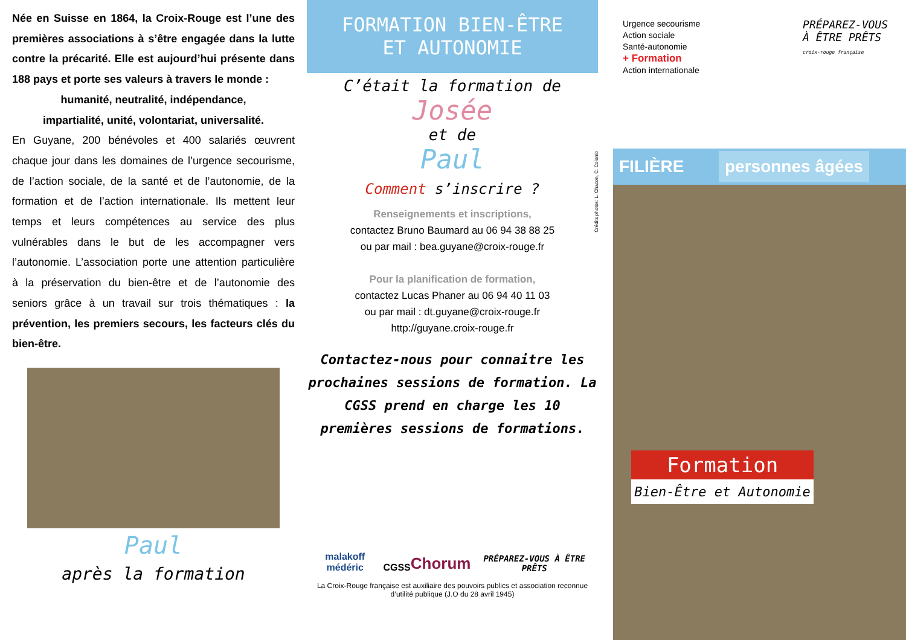Née en Suisse en 1864, la Croix-Rouge est l’une des premières associations à s’être engagée dans la lutte contre la précarité. Elle est aujourd’hui présente dans 188 pays et porte ses valeurs à travers le monde :
humanité, neutralité, indépendance,
impartialité, unité, volontariat, universalité.
En Guyane, 200 bénévoles et 400 salariés œuvrent chaque jour dans les domaines de l’urgence secourisme, de l’action sociale, de la santé et de l’autonomie, de la formation et de l’action internationale. Ils mettent leur temps et leurs compétences au service des plus vulnérables dans le but de les accompagner vers l’autonomie. L’association porte une attention particulière à la préservation du bien-être et de l’autonomie des seniors grâce à un travail sur trois thématiques : la prévention, les premiers secours, les facteurs clés du bien-être.
Paul
après la formation
FORMATION BIEN-ÊTRE
ET AUTONOMIE
C’était la formation de
Josée
et de
Paul
Comment s’inscrire ?
Renseignements et inscriptions,
contactez Bruno Baumard au 06 94 38 88 25
ou par mail : bea.guyane@croix-rouge.fr
Pour la planification de formation,
contactez Lucas Phaner au 06 94 40 11 03
ou par mail : dt.guyane@croix-rouge.fr
http://guyane.croix-rouge.fr
Contactez-nous pour connaitre les prochaines sessions de formation. La CGSS prend en charge les 10 premières sessions de formations.
malakoff médéric CGSS Chorum PRÉPAREZ-VOUS À ÊTRE PRÊTS
La Croix-Rouge française est auxiliaire des pouvoirs publics et association reconnue d’utilité publique (J.O du 28 avril 1945)
Crédits photos: L. Chacon, C. Colomb
Urgence secourisme
Action sociale
Santé-autonomie
+ Formation
Action internationale
PRÉPAREZ-VOUS
À ÊTRE PRÊTS
croix-rouge française
FILIÈRE personnes âgées
Formation
Bien-Être et Autonomie